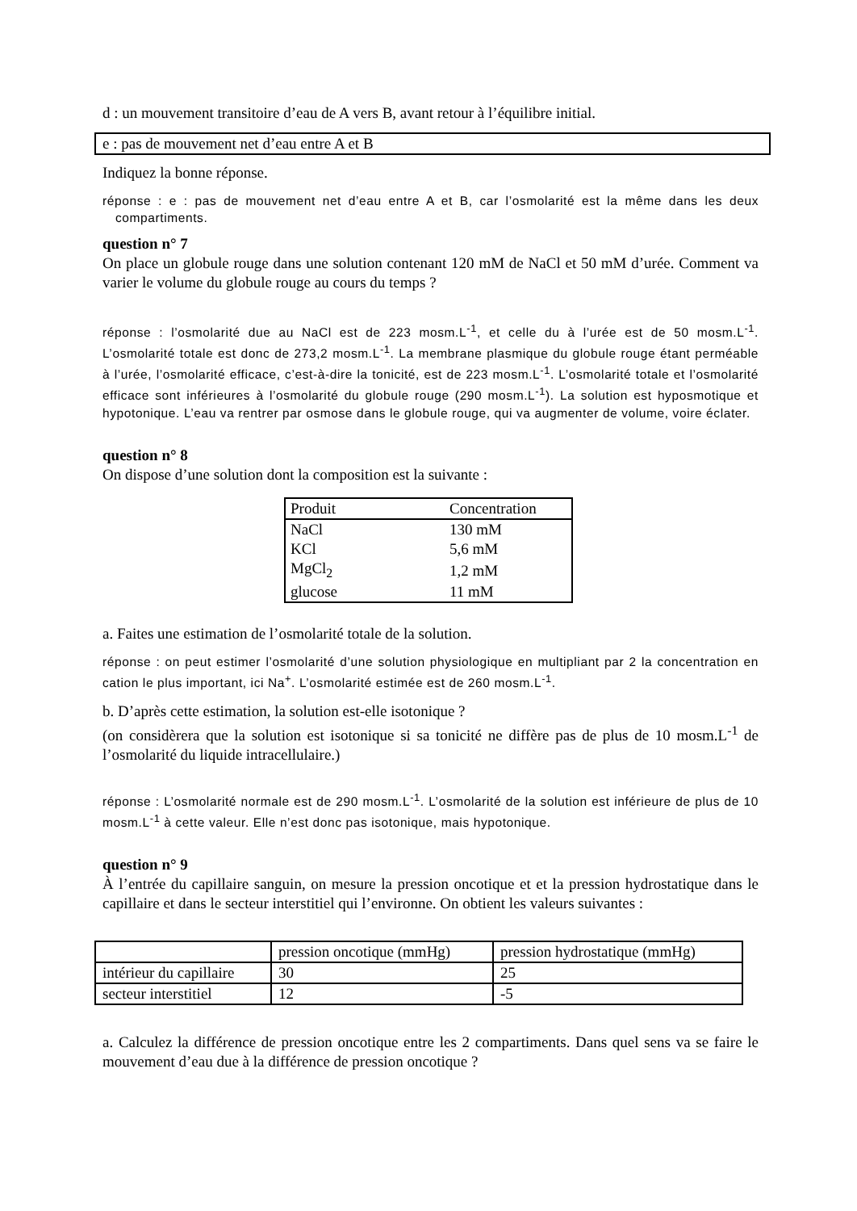d : un mouvement transitoire d’eau de A vers B, avant retour à l’équilibre initial.
e : pas de mouvement net d’eau entre A et B
Indiquez la bonne réponse.
réponse : e : pas de mouvement net d’eau entre A et B, car l’osmolarité est la même dans les deux compartiments.
question n° 7
On place un globule rouge dans une solution contenant 120 mM de NaCl et 50 mM d’urée. Comment va varier le volume du globule rouge au cours du temps ?
réponse : l’osmolarité due au NaCl est de 223 mosm.L<sup>-1</sup>, et celle du à l’urée est de 50 mosm.L<sup>-1</sup>. L’osmolarité totale est donc de 273,2 mosm.L<sup>-1</sup>. La membrane plasmique du globule rouge étant perméable à l’urée, l’osmolarité efficace, c’est-à-dire la tonicité, est de 223 mosm.L<sup>-1</sup>. L’osmolarité totale et l’osmolarité efficace sont inférieures à l’osmolarité du globule rouge (290 mosm.L<sup>-1</sup>). La solution est hyposmotique et hypotonique. L’eau va rentrer par osmose dans le globule rouge, qui va augmenter de volume, voire éclater.
question n° 8
On dispose d’une solution dont la composition est la suivante :
| Produit | Concentration |
| NaCl | 130 mM |
| KCl | 5,6 mM |
| MgCl<sub>2</sub> | 1,2 mM |
| glucose | 11 mM |
a. Faites une estimation de l’osmolarité totale de la solution.
réponse : on peut estimer l’osmolarité d’une solution physiologique en multipliant par 2 la concentration en cation le plus important, ici Na<sup>+</sup>. L’osmolarité estimée est de 260 mosm.L<sup>-1</sup>.
b. D’après cette estimation, la solution est-elle isotonique ?
(on considèrera que la solution est isotonique si sa tonicité ne diffère pas de plus de 10 mosm.L<sup>-1</sup> de l’osmolarité du liquide intracellulaire.)
réponse : L’osmolarité normale est de 290 mosm.L<sup>-1</sup>. L’osmolarité de la solution est inférieure de plus de 10 mosm.L<sup>-1</sup> à cette valeur. Elle n’est donc pas isotonique, mais hypotonique.
question n° 9
À l’entrée du capillaire sanguin, on mesure la pression oncotique et et la pression hydrostatique dans le capillaire et dans le secteur interstitiel qui l’environne. On obtient les valeurs suivantes :
| | pression oncotique (mmHg) | pression hydrostatique (mmHg) |
| intérieur du capillaire | 30 | 25 |
| secteur interstitiel | 12 | -5 |
a. Calculez la différence de pression oncotique entre les 2 compartiments. Dans quel sens va se faire le mouvement d’eau due à la différence de pression oncotique ?